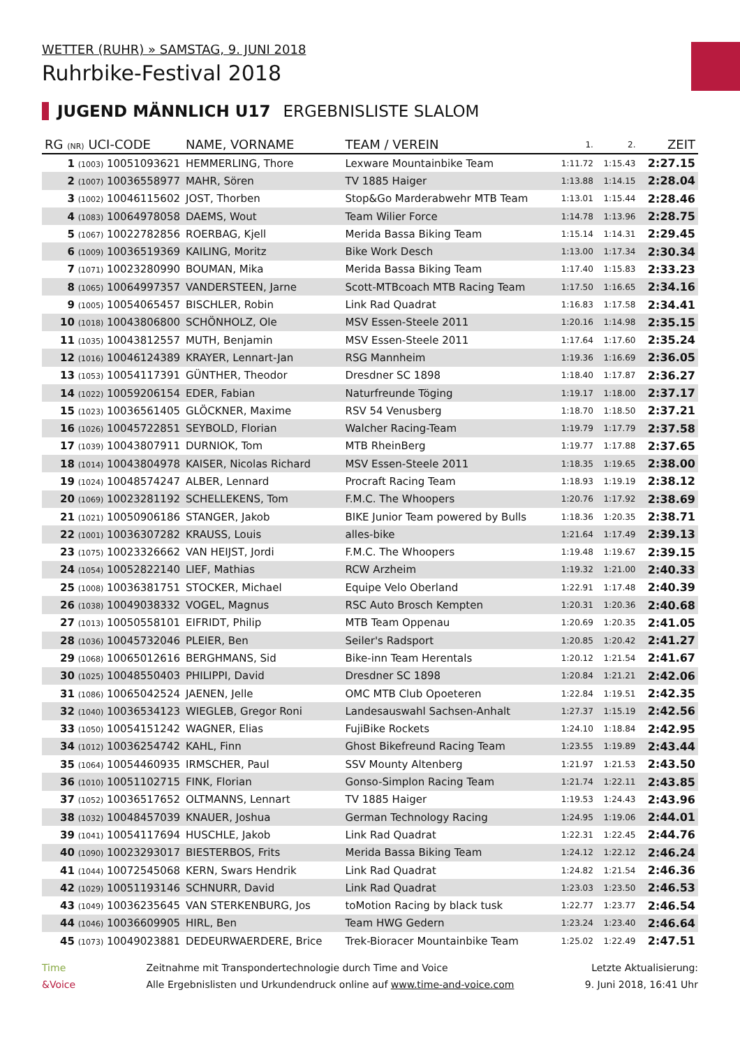WETTER (RUHR) » SAMSTAG, 9. JUNI 2018
Ruhrbike-Festival 2018
JUGEND MÄNNLICH U17 ERGEBNISLISTE SLALOM
| RG (NR) UCI-CODE | NAME, VORNAME | TEAM / VEREIN | 1. | 2. | ZEIT |
| --- | --- | --- | --- | --- | --- |
| 1 (1003) 10051093621 | HEMMERLING, Thore | Lexware Mountainbike Team | 1:11.72 | 1:15.43 | 2:27.15 |
| 2 (1007) 10036558977 | MAHR, Sören | TV 1885 Haiger | 1:13.88 | 1:14.15 | 2:28.04 |
| 3 (1002) 10046115602 | JOST, Thorben | Stop&Go Marderabwehr MTB Team | 1:13.01 | 1:15.44 | 2:28.46 |
| 4 (1083) 10064978058 | DAEMS, Wout | Team Wilier Force | 1:14.78 | 1:13.96 | 2:28.75 |
| 5 (1067) 10022782856 | ROERBAG, Kjell | Merida Bassa Biking Team | 1:15.14 | 1:14.31 | 2:29.45 |
| 6 (1009) 10036519369 | KAILING, Moritz | Bike Work Desch | 1:13.00 | 1:17.34 | 2:30.34 |
| 7 (1071) 10023280990 | BOUMAN, Mika | Merida Bassa Biking Team | 1:17.40 | 1:15.83 | 2:33.23 |
| 8 (1065) 10064997357 | VANDERSTEEN, Jarne | Scott-MTBcoach MTB Racing Team | 1:17.50 | 1:16.65 | 2:34.16 |
| 9 (1005) 10054065457 | BISCHLER, Robin | Link Rad Quadrat | 1:16.83 | 1:17.58 | 2:34.41 |
| 10 (1018) 10043806800 | SCHÖNHOLZ, Ole | MSV Essen-Steele 2011 | 1:20.16 | 1:14.98 | 2:35.15 |
| 11 (1035) 10043812557 | MUTH, Benjamin | MSV Essen-Steele 2011 | 1:17.64 | 1:17.60 | 2:35.24 |
| 12 (1016) 10046124389 | KRAYER, Lennart-Jan | RSG Mannheim | 1:19.36 | 1:16.69 | 2:36.05 |
| 13 (1053) 10054117391 | GÜNTHER, Theodor | Dresdner SC 1898 | 1:18.40 | 1:17.87 | 2:36.27 |
| 14 (1022) 10059206154 | EDER, Fabian | Naturfreunde Töging | 1:19.17 | 1:18.00 | 2:37.17 |
| 15 (1023) 10036561405 | GLÖCKNER, Maxime | RSV 54 Venusberg | 1:18.70 | 1:18.50 | 2:37.21 |
| 16 (1026) 10045722851 | SEYBOLD, Florian | Walcher Racing-Team | 1:19.79 | 1:17.79 | 2:37.58 |
| 17 (1039) 10043807911 | DURNIOK, Tom | MTB RheinBerg | 1:19.77 | 1:17.88 | 2:37.65 |
| 18 (1014) 10043804978 | KAISER, Nicolas Richard | MSV Essen-Steele 2011 | 1:18.35 | 1:19.65 | 2:38.00 |
| 19 (1024) 10048574247 | ALBER, Lennard | Procraft Racing Team | 1:18.93 | 1:19.19 | 2:38.12 |
| 20 (1069) 10023281192 | SCHELLEKENS, Tom | F.M.C. The Whoopers | 1:20.76 | 1:17.92 | 2:38.69 |
| 21 (1021) 10050906186 | STANGER, Jakob | BIKE Junior Team powered by Bulls | 1:18.36 | 1:20.35 | 2:38.71 |
| 22 (1001) 10036307282 | KRAUSS, Louis | alles-bike | 1:21.64 | 1:17.49 | 2:39.13 |
| 23 (1075) 10023326662 | VAN HEIJST, Jordi | F.M.C. The Whoopers | 1:19.48 | 1:19.67 | 2:39.15 |
| 24 (1054) 10052822140 | LIEF, Mathias | RCW Arzheim | 1:19.32 | 1:21.00 | 2:40.33 |
| 25 (1008) 10036381751 | STOCKER, Michael | Equipe Velo Oberland | 1:22.91 | 1:17.48 | 2:40.39 |
| 26 (1038) 10049038332 | VOGEL, Magnus | RSC Auto Brosch Kempten | 1:20.31 | 1:20.36 | 2:40.68 |
| 27 (1013) 10050558101 | EIFRIDT, Philip | MTB Team Oppenau | 1:20.69 | 1:20.35 | 2:41.05 |
| 28 (1036) 10045732046 | PLEIER, Ben | Seiler's Radsport | 1:20.85 | 1:20.42 | 2:41.27 |
| 29 (1068) 10065012616 | BERGHMANS, Sid | Bike-inn Team Herentals | 1:20.12 | 1:21.54 | 2:41.67 |
| 30 (1025) 10048550403 | PHILIPPI, David | Dresdner SC 1898 | 1:20.84 | 1:21.21 | 2:42.06 |
| 31 (1086) 10065042524 | JAENEN, Jelle | OMC MTB Club Opoeteren | 1:22.84 | 1:19.51 | 2:42.35 |
| 32 (1040) 10036534123 | WIEGLEB, Gregor Roni | Landesauswahl Sachsen-Anhalt | 1:27.37 | 1:15.19 | 2:42.56 |
| 33 (1050) 10054151242 | WAGNER, Elias | FujiBike Rockets | 1:24.10 | 1:18.84 | 2:42.95 |
| 34 (1012) 10036254742 | KAHL, Finn | Ghost Bikefreund Racing Team | 1:23.55 | 1:19.89 | 2:43.44 |
| 35 (1064) 10054460935 | IRMSCHER, Paul | SSV Mounty Altenberg | 1:21.97 | 1:21.53 | 2:43.50 |
| 36 (1010) 10051102715 | FINK, Florian | Gonso-Simplon Racing Team | 1:21.74 | 1:22.11 | 2:43.85 |
| 37 (1052) 10036517652 | OLTMANNS, Lennart | TV 1885 Haiger | 1:19.53 | 1:24.43 | 2:43.96 |
| 38 (1032) 10048457039 | KNAUER, Joshua | German Technology Racing | 1:24.95 | 1:19.06 | 2:44.01 |
| 39 (1041) 10054117694 | HUSCHLE, Jakob | Link Rad Quadrat | 1:22.31 | 1:22.45 | 2:44.76 |
| 40 (1090) 10023293017 | BIESTERBOS, Frits | Merida Bassa Biking Team | 1:24.12 | 1:22.12 | 2:46.24 |
| 41 (1044) 10072545068 | KERN, Swars Hendrik | Link Rad Quadrat | 1:24.82 | 1:21.54 | 2:46.36 |
| 42 (1029) 10051193146 | SCHNURR, David | Link Rad Quadrat | 1:23.03 | 1:23.50 | 2:46.53 |
| 43 (1049) 10036235645 | VAN STERKENBURG, Jos | toMotion Racing by black tusk | 1:22.77 | 1:23.77 | 2:46.54 |
| 44 (1046) 10036609905 | HIRL, Ben | Team HWG Gedern | 1:23.24 | 1:23.40 | 2:46.64 |
| 45 (1073) 10049023881 | DEDEURWAERDERE, Brice | Trek-Bioracer Mountainbike Team | 1:25.02 | 1:22.49 | 2:47.51 |
Time
&Voice
Zeitnahme mit Transpondertechnologie durch Time and Voice
Alle Ergebnislisten und Urkundendruck online auf www.time-and-voice.com
Letzte Aktualisierung:
9. Juni 2018, 16:41 Uhr